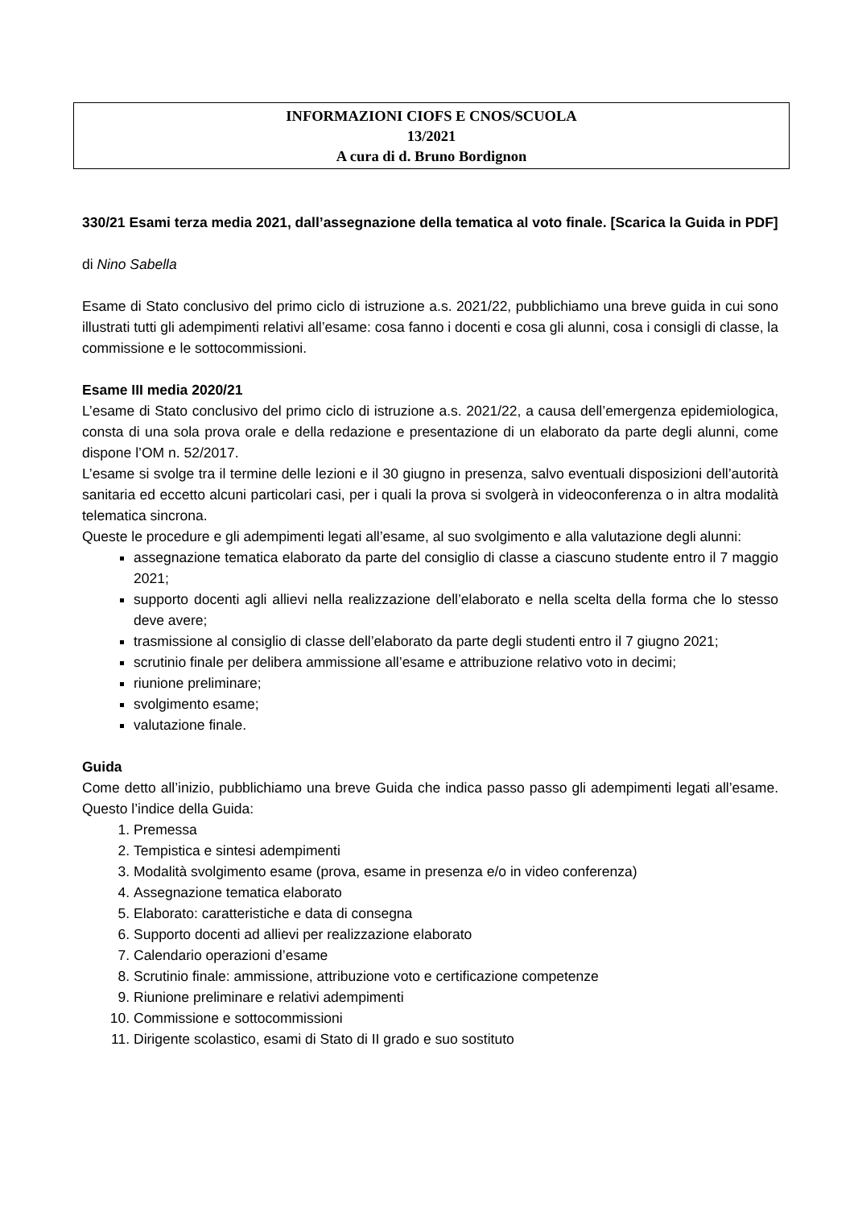INFORMAZIONI CIOFS E CNOS/SCUOLA
13/2021
A cura di d. Bruno Bordignon
330/21 Esami terza media 2021, dall’assegnazione della tematica al voto finale. [Scarica la Guida in PDF]
di Nino Sabella
Esame di Stato conclusivo del primo ciclo di istruzione a.s. 2021/22, pubblichiamo una breve guida in cui sono illustrati tutti gli adempimenti relativi all’esame: cosa fanno i docenti e cosa gli alunni, cosa i consigli di classe, la commissione e le sottocommissioni.
Esame III media 2020/21
L’esame di Stato conclusivo del primo ciclo di istruzione a.s. 2021/22, a causa dell’emergenza epidemiologica, consta di una sola prova orale e della redazione e presentazione di un elaborato da parte degli alunni, come dispone l’OM n. 52/2017.
L’esame si svolge tra il termine delle lezioni e il 30 giugno in presenza, salvo eventuali disposizioni dell’autorità sanitaria ed eccetto alcuni particolari casi, per i quali la prova si svolgerà in videoconferenza o in altra modalità telematica sincrona.
Queste le procedure e gli adempimenti legati all’esame, al suo svolgimento e alla valutazione degli alunni:
assegnazione tematica elaborato da parte del consiglio di classe a ciascuno studente entro il 7 maggio 2021;
supporto docenti agli allievi nella realizzazione dell’elaborato e nella scelta della forma che lo stesso deve avere;
trasmissione al consiglio di classe dell’elaborato da parte degli studenti entro il 7 giugno 2021;
scrutinio finale per delibera ammissione all’esame e attribuzione relativo voto in decimi;
riunione preliminare;
svolgimento esame;
valutazione finale.
Guida
Come detto all’inizio, pubblichiamo una breve Guida che indica passo passo gli adempimenti legati all’esame. Questo l’indice della Guida:
1. Premessa
2. Tempistica e sintesi adempimenti
3. Modalità svolgimento esame (prova, esame in presenza e/o in video conferenza)
4. Assegnazione tematica elaborato
5. Elaborato: caratteristiche e data di consegna
6. Supporto docenti ad allievi per realizzazione elaborato
7. Calendario operazioni d’esame
8. Scrutinio finale: ammissione, attribuzione voto e certificazione competenze
9. Riunione preliminare e relativi adempimenti
10. Commissione e sottocommissioni
11. Dirigente scolastico, esami di Stato di II grado e suo sostituto